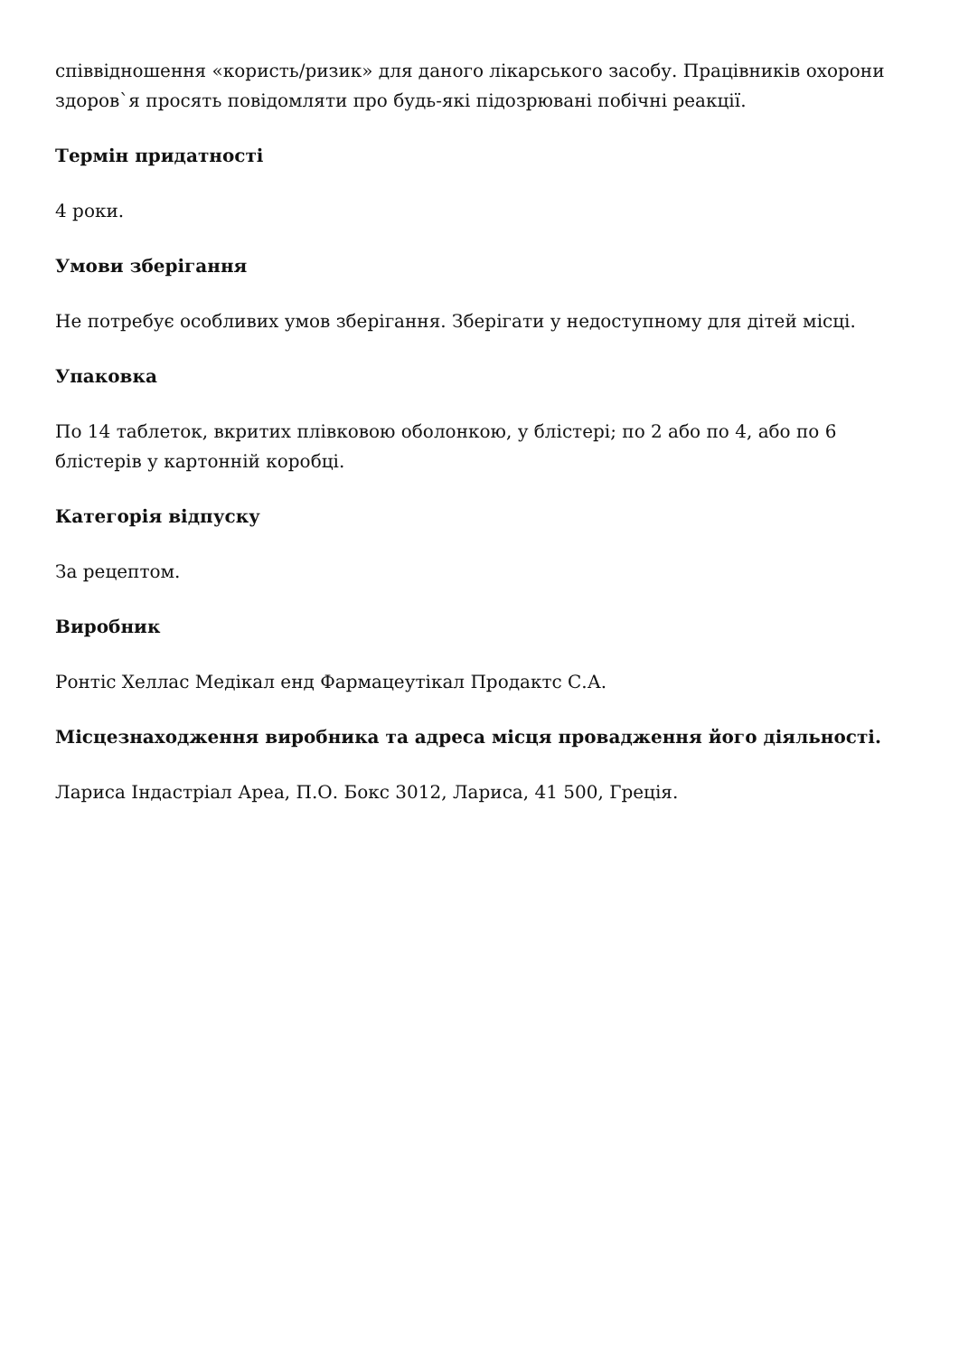співвідношення «користь/ризик» для даного лікарського засобу. Працівників охорони здоров`я просять повідомляти про будь-які підозрювані побічні реакції.
Термін придатності
4 роки.
Умови зберігання
Не потребує особливих умов зберігання. Зберігати у недоступному для дітей місці.
Упаковка
По 14 таблеток, вкритих плівковою оболонкою, у блістері; по 2 або по 4, або по 6 блістерів у картонній коробці.
Категорія відпуску
За рецептом.
Виробник
Ронтіс Хеллас Медікал енд Фармацеутікал Продактс С.А.
Місцезнаходження виробника та адреса місця провадження його діяльності.
Лариса Індастріал Ареа, П.О. Бокс 3012, Лариса, 41 500, Греція.